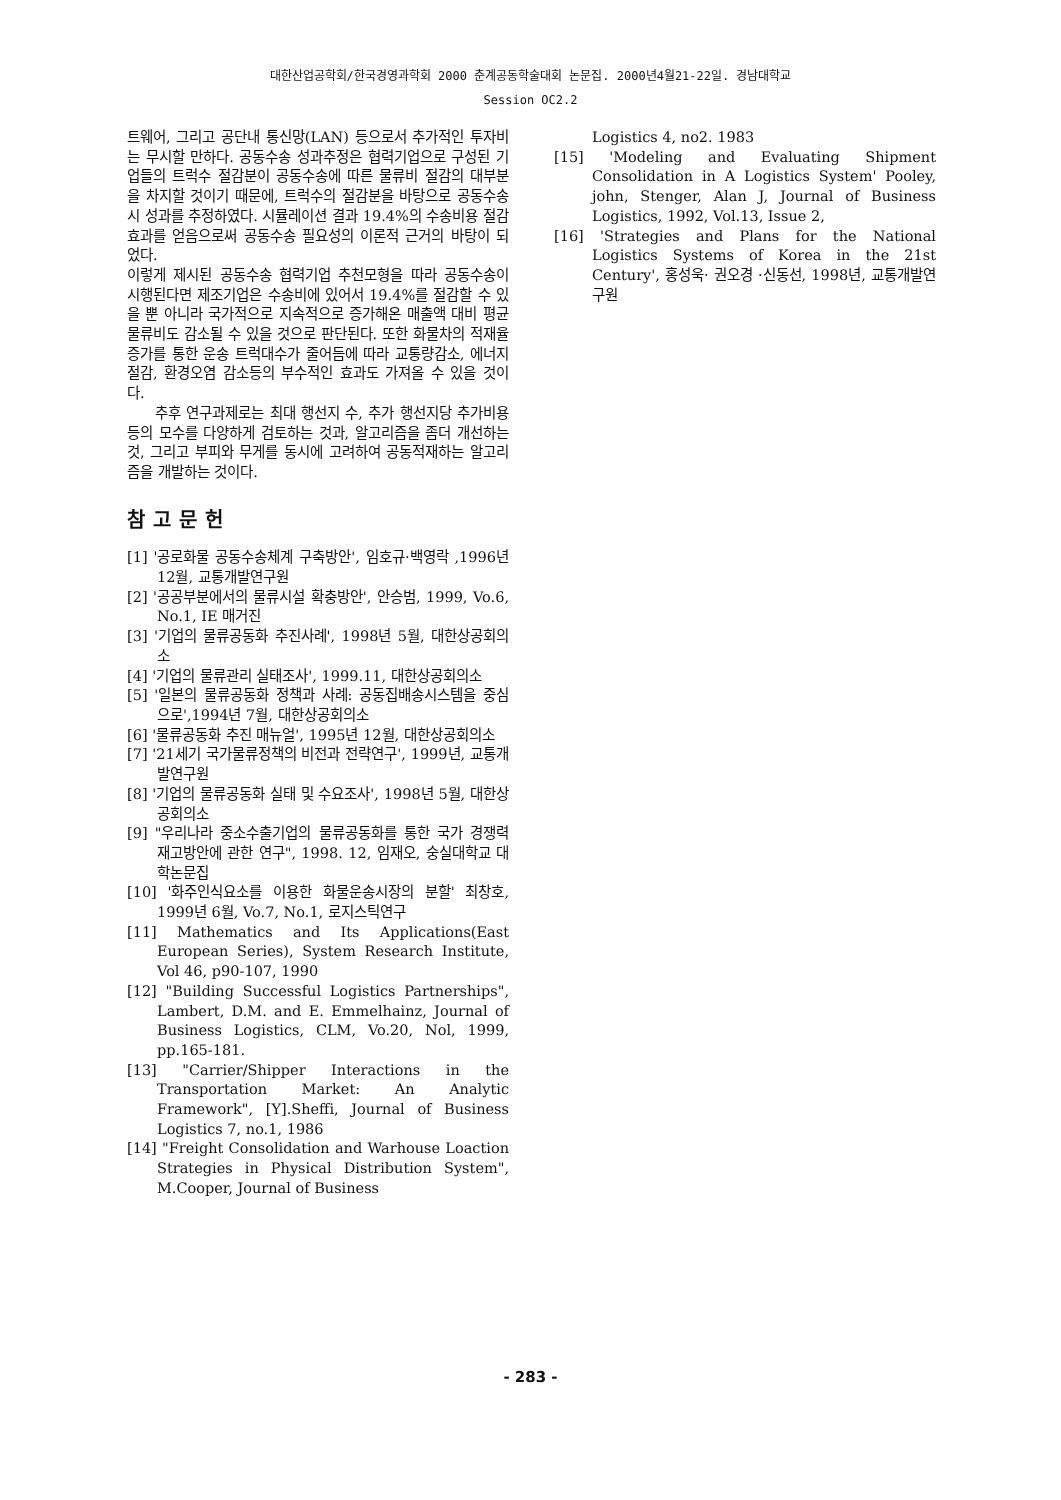대한산업공학회/한국경영과학회 2000 춘계공동학술대회 논문집. 2000년4월21-22일. 경남대학교
Session OC2.2
트웨어, 그리고 공단내 통신망(LAN) 등으로서 추가적인 투자비는 무시할 만하다. 공동수송 성과추정은 협력기업으로 구성된 기업들의 트럭수 절감분이 공동수송에 따른 물류비 절감의 대부분을 차지할 것이기 때문에, 트럭수의 절감분을 바탕으로 공동수송시 성과를 추정하였다. 시뮬레이션 결과 19.4%의 수송비용 절감 효과를 얻음으로써 공동수송 필요성의 이론적 근거의 바탕이 되었다.
이렇게 제시된 공동수송 협력기업 추천모형을 따라 공동수송이 시행된다면 제조기업은 수송비에 있어서 19.4%를 절감할 수 있을 뿐 아니라 국가적으로 지속적으로 증가해온 매출액 대비 평균 물류비도 감소될 수 있을 것으로 판단된다. 또한 화물차의 적재율 증가를 통한 운송 트럭대수가 줄어듬에 따라 교통량감소, 에너지 절감, 환경오염 감소등의 부수적인 효과도 가져올 수 있을 것이다.
추후 연구과제로는 최대 행선지 수, 추가 행선지당 추가비용 등의 모수를 다양하게 검토하는 것과, 알고리즘을 좀더 개선하는 것, 그리고 부피와 무게를 동시에 고려하여 공동적재하는 알고리즘을 개발하는 것이다.
참고문헌
[1] '공로화물 공동수송체계 구축방안', 임호규·백영락 ,1996년 12월, 교통개발연구원
[2] '공공부분에서의 물류시설 확충방안', 안승범, 1999, Vo.6, No.1, IE 매거진
[3] '기업의 물류공동화 추진사례', 1998년 5월, 대한상공회의소
[4] '기업의 물류관리 실태조사', 1999.11, 대한상공회의소
[5] '일본의 물류공동화 정책과 사례: 공동집배송시스템을 중심으로',1994년 7월, 대한상공회의소
[6] '물류공동화 추진 매뉴얼', 1995년 12월, 대한상공회의소
[7] '21세기 국가물류정책의 비전과 전략연구', 1999년, 교통개발연구원
[8] '기업의 물류공동화 실태 및 수요조사', 1998년 5월, 대한상공회의소
[9] "우리나라 중소수출기업의 물류공동화를 통한 국가 경쟁력 재고방안에 관한 연구", 1998. 12, 임재오, 숭실대학교 대학논문집
[10] '화주인식요소를 이용한 화물운송시장의 분할' 최창호, 1999년 6월, Vo.7, No.1, 로지스틱연구
[11] Mathematics and Its Applications(East European Series), System Research Institute, Vol 46, p90-107, 1990
[12] "Building Successful Logistics Partnerships", Lambert, D.M. and E. Emmelhainz, Journal of Business Logistics, CLM, Vo.20, Nol, 1999, pp.165-181.
[13] "Carrier/Shipper Interactions in the Transportation Market: An Analytic Framework", [Y].Sheffi, Journal of Business Logistics 7, no.1, 1986
[14] "Freight Consolidation and Warhouse Loaction Strategies in Physical Distribution System", M.Cooper, Journal of Business
Logistics 4, no2. 1983
[15] 'Modeling and Evaluating Shipment Consolidation in A Logistics System' Pooley, john, Stenger, Alan J, Journal of Business Logistics, 1992, Vol.13, Issue 2,
[16] 'Strategies and Plans for the National Logistics Systems of Korea in the 21st Century', 홍성욱· 권오경 ·신동선, 1998년, 교통개발연구원
- 283 -